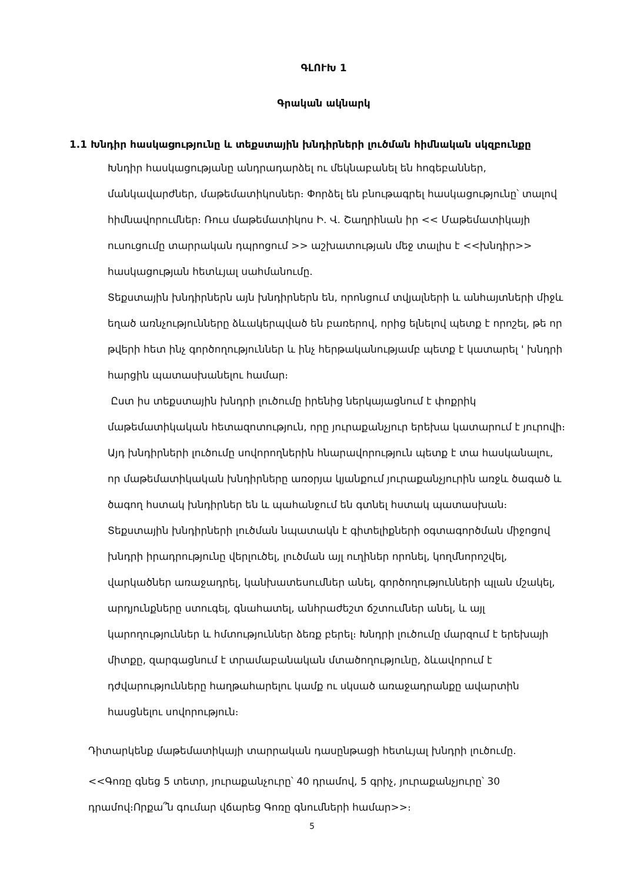ԳԼՈՒԽ 1
Գրական ակնարկ
1.1 Խնդիր հասկացությունը և տեքստային խնդիրների լուծման հիմնական սկզբունքը
Խնդիր հասկացությանը անդրադարձել ու մեկնաբանել են հոգեբաններ, մանկավարժներ, մաթեմատիկոսներ։ Փորձել են բնութագրել հասկացությունը՝ տալով հիմնավորումներ։ Ռուս մաթեմատիկոս Ի. Վ. Շաղրինան իր << Մաթեմատիկայի ուսուցումը տարրական դպրոցում >> աշխատության մեջ տալիս է <<խնդիր>> հասկացության հետևյալ սահմանումը.
Տեքստային խնդիրներն այն խնդիրներն են, որոնցում տվյալների և անհայտների միջև եղած առնչությունները ձևակերպված են բառերով, որից ելնելով պետք է որոշել, թե որ թվերի հետ ինչ գործողություններ և ինչ հերթականությամբ պետք է կատարել ' խնդրի հարցին պատասխանելու համար։
Ըստ իս տեքստային խնդրի լուծումը իրենից ներկայացնում է փոքրիկ մաթեմատիկական հետազոտություն, որը յուրաքանչյուր երեխա կատարում է յուրովի։ Այդ խնդիրների լուծումը սովորողներին հնարավորություն պետք է տա հասկանալու, որ մաթեմատիկական խնդիրները առօրյա կյանքում յուրաքանչյուրին առջև ծագած և ծագող հստակ խնդիրներ են և պահանջում են գտնել հստակ պատասխան։ Տեքստային խնդիրների լուծման նպատակն է գիտելիքների օգտագործման միջոցով խնդրի իրադրությունը վերլուծել, լուծման այլ ուղիներ որոնել, կողմնորոշվել, վարկածներ առաջադրել, կանխատեսումներ անել, գործողությունների պլան մշակել, արդյունքները ստուգել, գնահատել, անհրաժեշտ ճշտումներ անել, և այլ կարողություններ և հմտություններ ձեռք բերել։ Խնդրի լուծումը մարզում է երեխայի միտքը, զարգացնում է տրամաբանական մտածողությունը, ձևավորում է դժվարությունները հաղթահարելու կամք ու սկսած առաջադրանքը ավարտին հասցնելու սովորություն։
Դիտարկենք մաթեմատիկայի տարրական դասընթացի հետևյալ խնդրի լուծումը.
<<Գոռը գնեց 5 տետր, յուրաքանչուրը՝ 40 դրամով, 5 գրիչ, յուրաքանչյուրը՝ 30 դրամով։Որքա՞ն գումար վճարեց Գոռը գնումների համար>>։
5